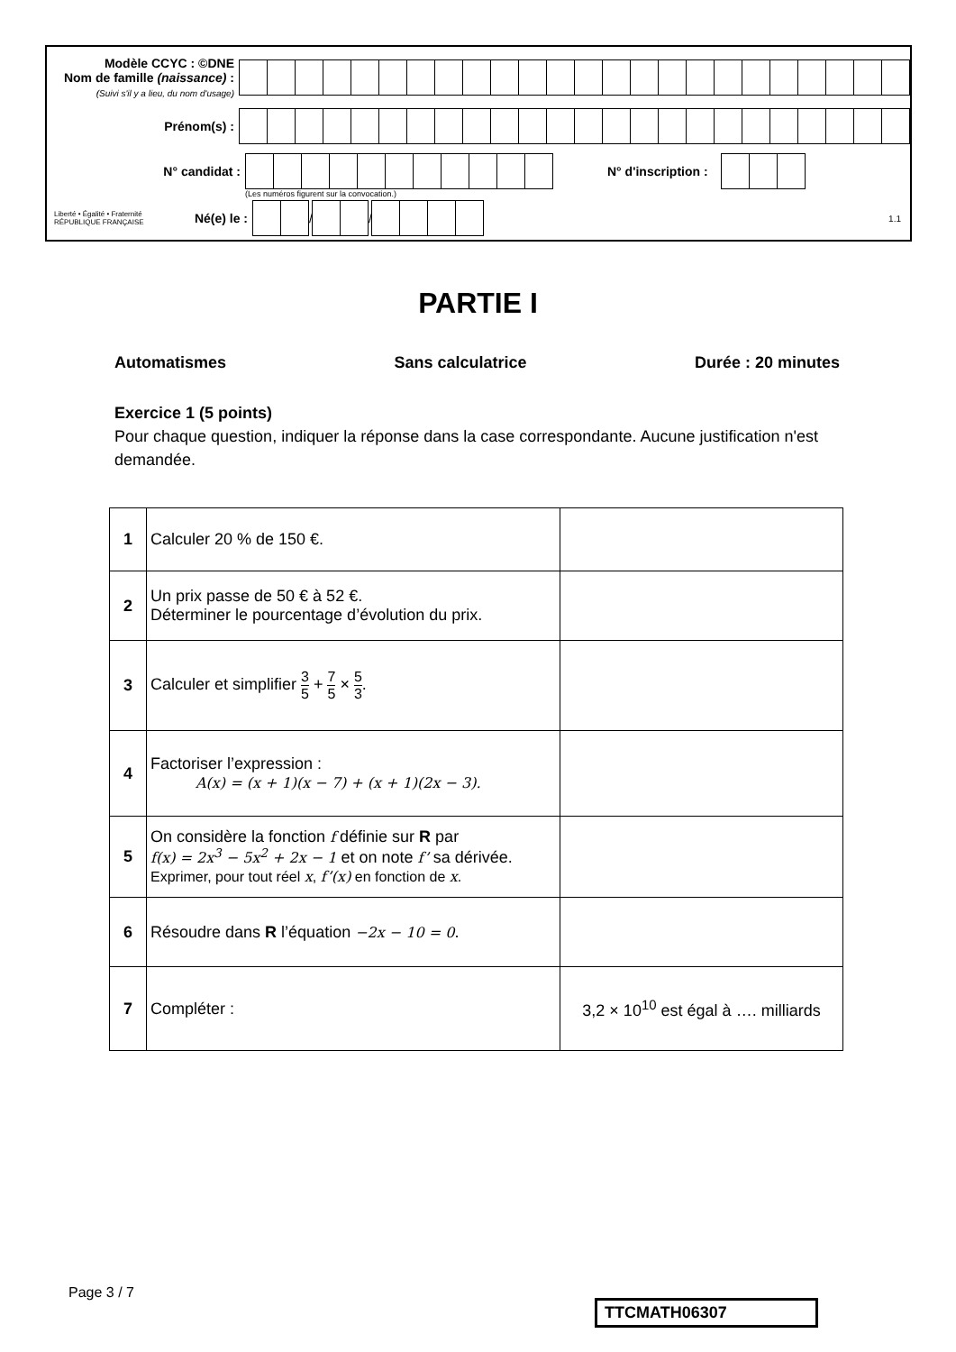Modèle CCYC : ©DNE
Nom de famille (naissance) :
(Suivi s'il y a lieu, du nom d'usage)
Prénom(s) :
N° candidat : N° d'inscription :
(Les numéros figurent sur la convocation.)
Liberté • Égalité • Fraternité
RÉPUBLIQUE FRANÇAISE
Né(e) le :
/
/
1.1
PARTIE I
Automatismes Sans calculatrice Durée : 20 minutes
Exercice 1 (5 points)
Pour chaque question, indiquer la réponse dans la case correspondante. Aucune justification n'est demandée.
| 1 | Calculer 20 % de 150 €. | |
| 2 | Un prix passe de 50 € à 52 €. Déterminer le pourcentage d’évolution du prix. | |
| 3 | Calculer et simplifier 3 5 + 7 5 × 5 3 . | |
| 4 | Factoriser l’expression : A(x) = (x + 1)(x − 7) + (x + 1)(2x − 3). | |
| 5 | On considère la fonction f définie sur R par f(x) = 2x<sup>3</sup> − 5x<sup>2</sup> + 2x − 1 et on note f’ sa dérivée. Exprimer, pour tout réel x , f’(x) en fonction de x . | |
| 6 | Résoudre dans R l’équation −2x − 10 = 0 . | |
| 7 | Compléter : | 3,2 × 10<sup>10</sup> est égal à …. milliards |
Page 3 / 7
TTCMATH06307